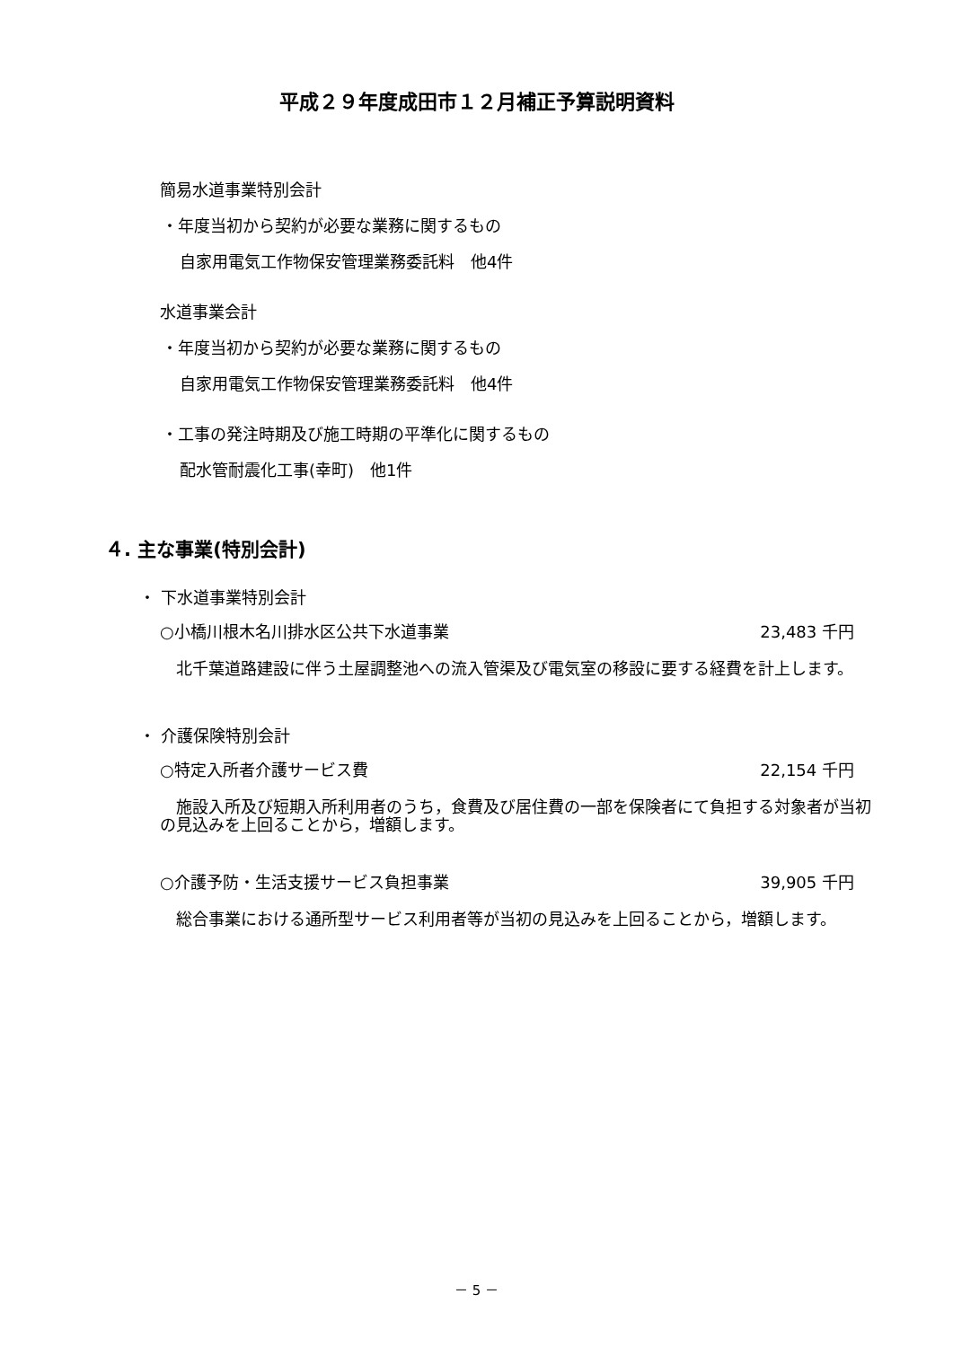平成２９年度成田市１２月補正予算説明資料
簡易水道事業特別会計
・年度当初から契約が必要な業務に関するもの
自家用電気工作物保安管理業務委託料　他4件
水道事業会計
・年度当初から契約が必要な業務に関するもの
自家用電気工作物保安管理業務委託料　他4件
・工事の発注時期及び施工時期の平準化に関するもの
配水管耐震化工事(幸町)　他1件
４. 主な事業(特別会計)
・ 下水道事業特別会計
○小橋川根木名川排水区公共下水道事業 23,483 千円
　北千葉道路建設に伴う土屋調整池への流入管渠及び電気室の移設に要する経費を計上します。
・ 介護保険特別会計
○特定入所者介護サービス費 22,154 千円
　施設入所及び短期入所利用者のうち，食費及び居住費の一部を保険者にて負担する対象者が当初の見込みを上回ることから，増額します。
○介護予防・生活支援サービス負担事業 39,905 千円
　総合事業における通所型サービス利用者等が当初の見込みを上回ることから，増額します。
－ 5 －